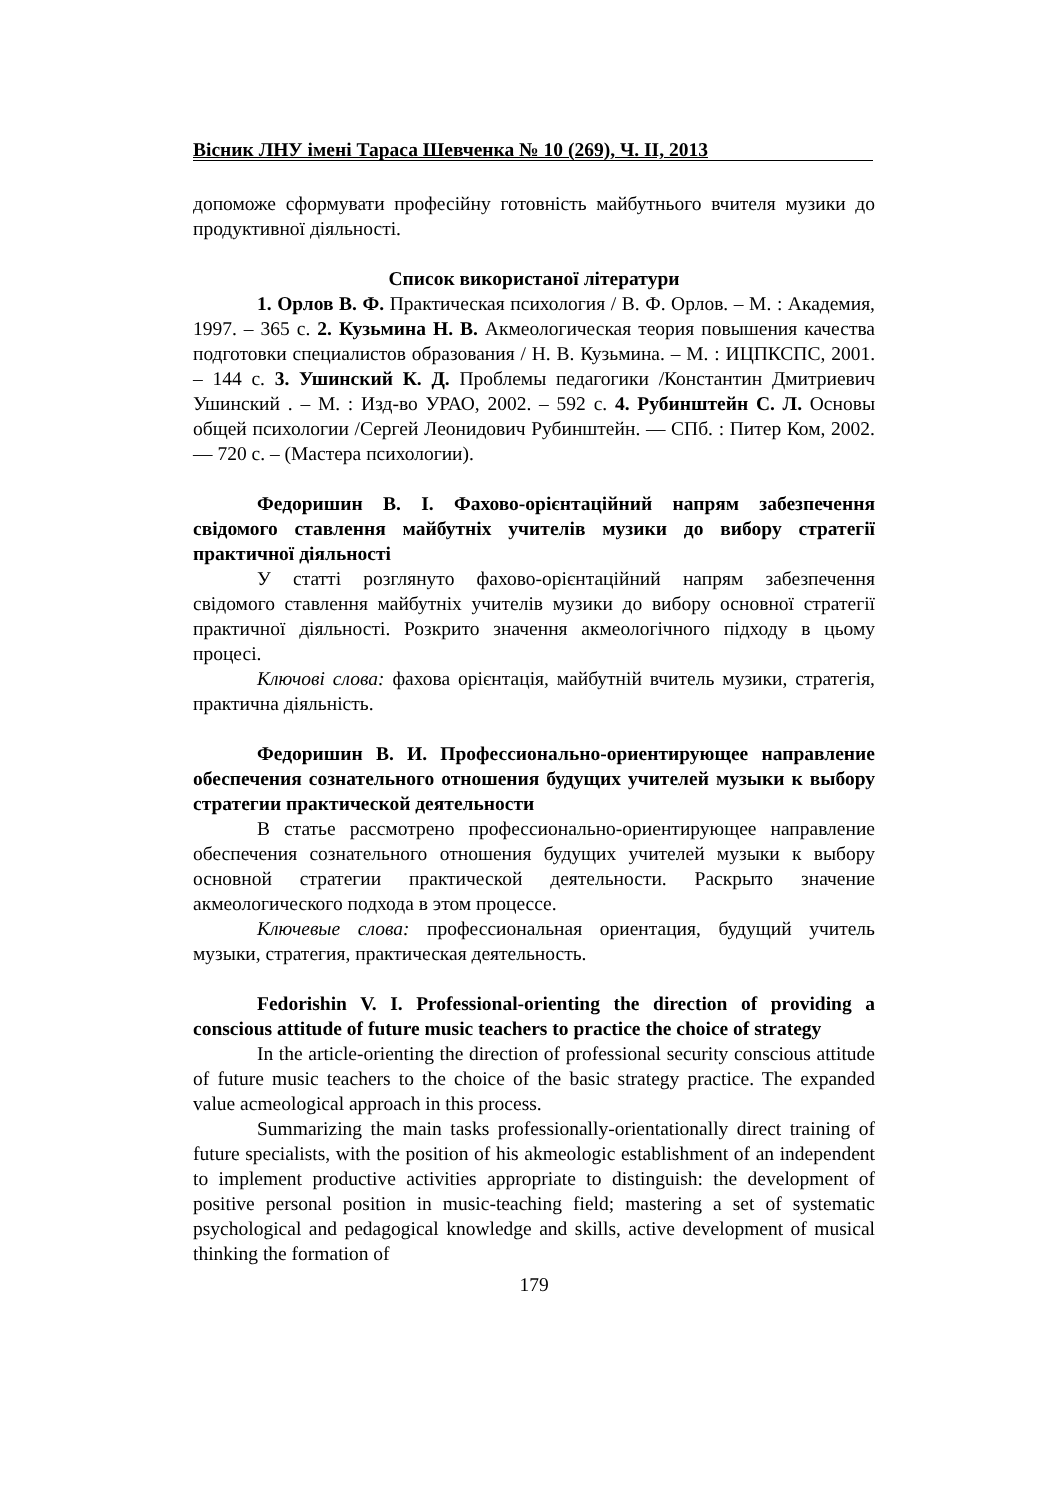Вісник ЛНУ імені Тараса Шевченка № 10 (269), Ч. ІІ, 2013
допоможе сформувати професійну готовність майбутнього вчителя музики до продуктивної діяльності.
Список використаної літератури
1. Орлов В. Ф. Практическая психология / В. Ф. Орлов. – М. : Академия, 1997. – 365 с. 2. Кузьмина Н. В. Акмеологическая теория повышения качества подготовки специалистов образования / Н. В. Кузьмина. – М. : ИЦПКСПС, 2001. – 144 с. 3. Ушинский К. Д. Проблемы педагогики /Константин Дмитриевич Ушинский . – М. : Изд-во УРАО, 2002. – 592 с. 4. Рубинштейн С. Л. Основы общей психологии /Сергей Леонидович Рубинштейн. — СПб. : Питер Ком, 2002. — 720 с. – (Мастера психологии).
Федоришин В. І. Фахово-орієнтаційний напрям забезпечення свідомого ставлення майбутніх учителів музики до вибору стратегії практичної діяльності
У статті розглянуто фахово-орієнтаційний напрям забезпечення свідомого ставлення майбутніх учителів музики до вибору основної стратегії практичної діяльності. Розкрито значення акмеологічного підходу в цьому процесі.
Ключові слова: фахова орієнтація, майбутній вчитель музики, стратегія, практична діяльність.
Федоришин В. И. Профессионально-ориентирующее направление обеспечения сознательного отношения будущих учителей музыки к выбору стратегии практической деятельности
В статье рассмотрено профессионально-ориентирующее направление обеспечения сознательного отношения будущих учителей музыки к выбору основной стратегии практической деятельности. Раскрыто значение акмеологического подхода в этом процессе.
Ключевые слова: профессиональная ориентация, будущий учитель музыки, стратегия, практическая деятельность.
Fedorishin V. I. Professional-orienting the direction of providing a conscious attitude of future music teachers to practice the choice of strategy
In the article-orienting the direction of professional security conscious attitude of future music teachers to the choice of the basic strategy practice. The expanded value acmeological approach in this process.
Summarizing the main tasks professionally-orientationally direct training of future specialists, with the position of his akmeologic establishment of an independent to implement productive activities appropriate to distinguish: the development of positive personal position in music-teaching field; mastering a set of systematic psychological and pedagogical knowledge and skills, active development of musical thinking the formation of
179